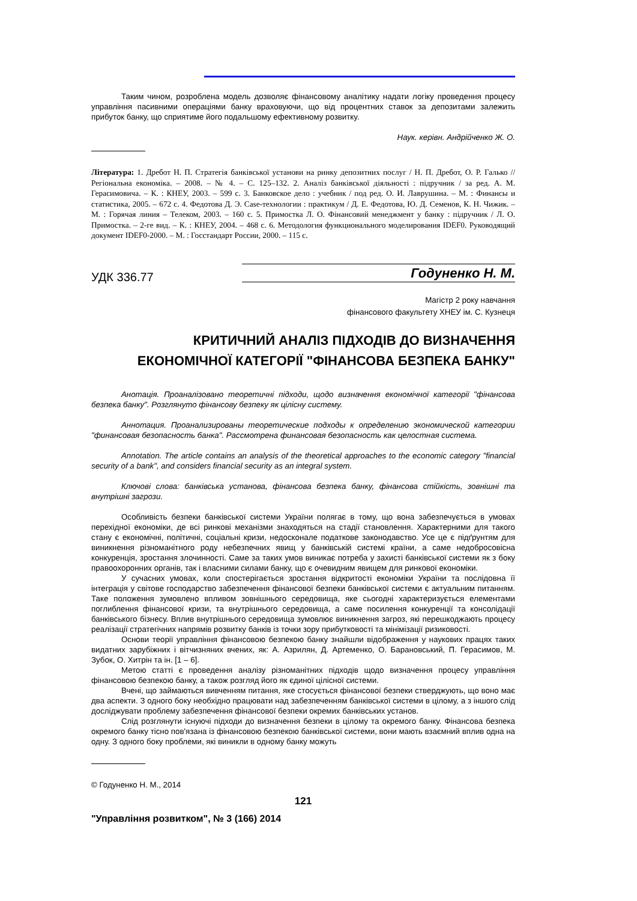Таким чином, розроблена модель дозволяє фінансовому аналітику надати логіку проведення процесу управління пасивними операціями банку враховуючи, що від процентних ставок за депозитами залежить прибуток банку, що сприятиме його подальшому ефективному розвитку.
Наук. керівн. Андрійченко Ж. О.
Література: 1. Дребот Н. П. Стратегія банківської установи на ринку депозитних послуг / Н. П. Дребот, О. Р. Галько // Регіональна економіка. – 2008. – № 4. – С. 125–132. 2. Аналіз банківської діяльності : підручник / за ред. А. М. Герасимовича. – К. : КНЕУ, 2003. – 599 с. 3. Банковское дело : учебник / под ред. О. И. Лаврушина. – М. : Финансы и статистика, 2005. – 672 с. 4. Федотова Д. Э. Case-технологии : практикум / Д. Е. Федотова, Ю. Д. Семенов, К. Н. Чижик. – М. : Горячая линия – Телеком, 2003. – 160 с. 5. Примостка Л. О. Фінансовий менеджмент у банку : підручник / Л. О. Примостка. – 2-ге вид. – К. : КНЕУ, 2004. – 468 с. 6. Методология функционального моделирования IDEF0. Руководящий документ IDEF0-2000. – М. : Госстандарт России, 2000. – 115 с.
УДК 336.77 Годуненко Н. М.
Магістр 2 року навчання
фінансового факультету ХНЕУ ім. С. Кузнеця
КРИТИЧНИЙ АНАЛІЗ ПІДХОДІВ ДО ВИЗНАЧЕННЯ
ЕКОНОМІЧНОЇ КАТЕГОРІЇ "ФІНАНСОВА БЕЗПЕКА БАНКУ"
Анотація. Проаналізовано теоретичні підходи, щодо визначення економічної категорії "фінансова безпека банку". Розглянуто фінансову безпеку як цілісну систему.
Аннотация. Проанализированы теоретические подходы к определению экономической категории "финансовая безопасность банка". Рассмотрена финансовая безопасность как целостная система.
Annotation. The article contains an analysis of the theoretical approaches to the economic category "financial security of a bank", and considers financial security as an integral system.
Ключові слова: банківська установа, фінансова безпека банку, фінансова стійкість, зовнішні та внутрішні загрози.
Особливість безпеки банківської системи України полягає в тому, що вона забезпечується в умовах перехідної економіки, де всі ринкові механізми знаходяться на стадії становлення. Характерними для такого стану є економічні, політичні, соціальні кризи, недосконале податкове законодавство. Усе це є підґрунтям для виникнення різноманітного роду небезпечних явищ у банківській системі країни, а саме недобросовісна конкуренція, зростання злочинності. Саме за таких умов виникає потреба у захисті банківської системи як з боку правоохоронних органів, так і власними силами банку, що є очевидним явищем для ринкової економіки.
У сучасних умовах, коли спостерігається зростання відкритості економіки України та послідовна її інтеграція у світове господарство забезпечення фінансової безпеки банківської системи є актуальним питанням. Таке положення зумовлено впливом зовнішнього середовища, яке сьогодні характеризується елементами поглиблення фінансової кризи, та внутрішнього середовища, а саме посилення конкуренції та консолідації банківського бізнесу. Вплив внутрішнього середовища зумовлює виникнення загроз, які перешкоджають процесу реалізації стратегічних напрямів розвитку банків із точки зору прибутковості та мінімізації ризиковості.
Основи теорії управління фінансовою безпекою банку знайшли відображення у наукових працях таких видатних зарубіжних і вітчизняних вчених, як: А. Азрилян, Д. Артеменко, О. Барановський, П. Герасимов, М. Зубок, О. Хитрін та ін. [1 – 6].
Метою статті є проведення аналізу різноманітних підходів щодо визначення процесу управління фінансовою безпекою банку, а також розгляд його як єдиної цілісної системи.
Вчені, що займаються вивченням питання, яке стосується фінансової безпеки стверджують, що воно має два аспекти. З одного боку необхідно працювати над забезпеченням банківської системи в цілому, а з іншого слід досліджувати проблему забезпечення фінансової безпеки окремих банківських установ.
Слід розглянути існуючі підходи до визначення безпеки в цілому та окремого банку. Фінансова безпека окремого банку тісно пов'язана із фінансовою безпекою банківської системи, вони мають взаємний вплив одна на одну. З одного боку проблеми, які виникли в одному банку можуть
© Годуненко Н. М., 2014
121
"Управління розвитком", № 3 (166) 2014